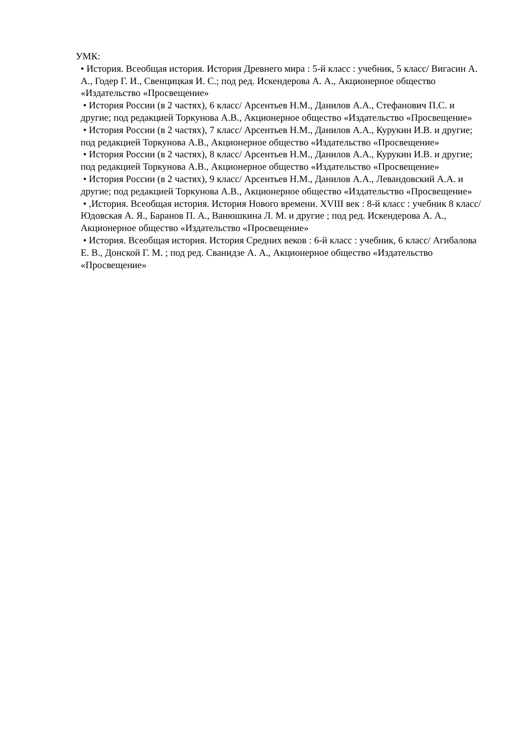УМК:
• История. Всеобщая история. История Древнего мира : 5-й класс : учебник, 5 класс/ Вигасин А. А., Годер Г. И., Свенцицкая И. С.; под ред. Искендерова А. А., Акционерное общество «Издательство «Просвещение»
• История России (в 2 частях), 6 класс/ Арсентьев Н.М., Данилов А.А., Стефанович П.С. и другие; под редакцией Торкунова А.В., Акционерное общество «Издательство «Просвещение»
• История России (в 2 частях), 7 класс/ Арсентьев Н.М., Данилов А.А., Курукин И.В. и другие; под редакцией Торкунова А.В., Акционерное общество «Издательство «Просвещение»
• История России (в 2 частях), 8 класс/ Арсентьев Н.М., Данилов А.А., Курукин И.В. и другие; под редакцией Торкунова А.В., Акционерное общество «Издательство «Просвещение»
• История России (в 2 частях), 9 класс/ Арсентьев Н.М., Данилов А.А., Левандовский А.А. и другие; под редакцией Торкунова А.В., Акционерное общество «Издательство «Просвещение»
• ,История. Всеобщая история. История Нового времени. XVIII век : 8-й класс : учебник 8 класс/ Юдовская А. Я., Баранов П. А., Ванюшкина Л. М. и другие ; под ред. Искендерова А. А., Акционерное общество «Издательство «Просвещение»
• История. Всеобщая история. История Средних веков : 6-й класс : учебник, 6 класс/ Агибалова Е. В., Донской Г. М. ; под ред. Сванидзе А. А., Акционерное общество «Издательство «Просвещение»